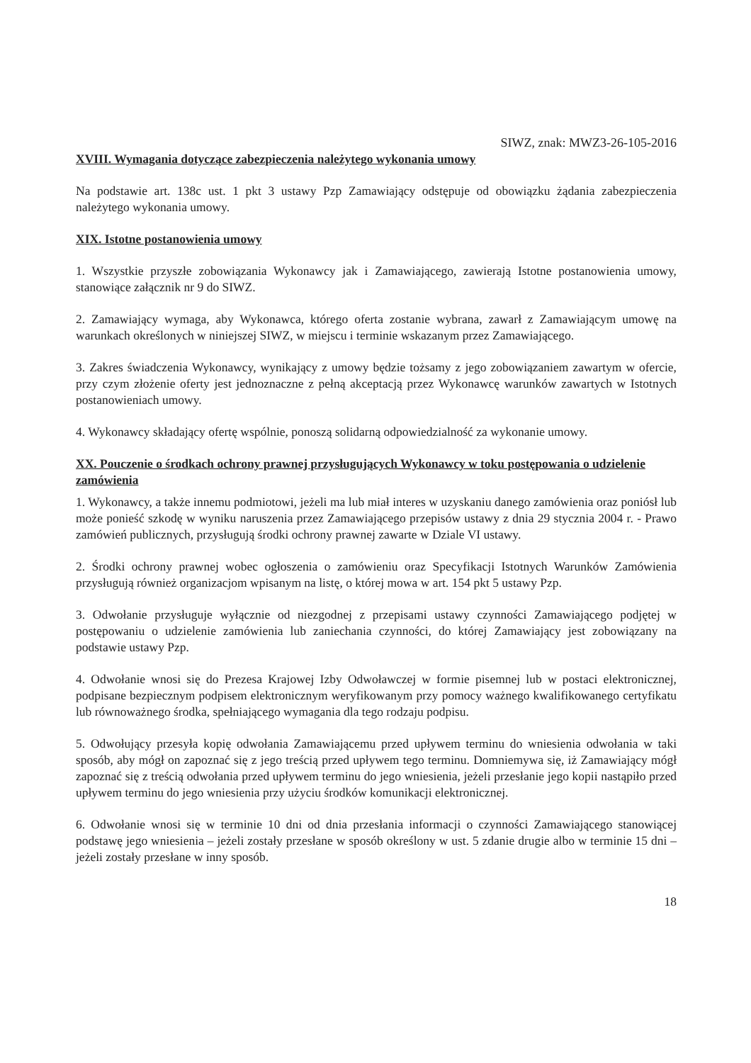SIWZ, znak: MWZ3-26-105-2016
XVIII. Wymagania dotyczące zabezpieczenia należytego wykonania umowy
Na podstawie art. 138c ust. 1 pkt 3 ustawy Pzp Zamawiający odstępuje od obowiązku żądania zabezpieczenia należytego wykonania umowy.
XIX. Istotne postanowienia umowy
1. Wszystkie przyszłe zobowiązania Wykonawcy jak i Zamawiającego, zawierają Istotne postanowienia umowy, stanowiące załącznik nr 9 do SIWZ.
2. Zamawiający wymaga, aby Wykonawca, którego oferta zostanie wybrana, zawarł z Zamawiającym umowę na warunkach określonych w niniejszej SIWZ, w miejscu i terminie wskazanym przez Zamawiającego.
3. Zakres świadczenia Wykonawcy, wynikający z umowy będzie tożsamy z jego zobowiązaniem zawartym w ofercie, przy czym złożenie oferty jest jednoznaczne z pełną akceptacją przez Wykonawcę warunków zawartych w Istotnych postanowieniach umowy.
4. Wykonawcy składający ofertę wspólnie, ponoszą solidarną odpowiedzialność za wykonanie umowy.
XX. Pouczenie o środkach ochrony prawnej przysługujących Wykonawcy w toku postępowania o udzielenie zamówienia
1. Wykonawcy, a także innemu podmiotowi, jeżeli ma lub miał interes w uzyskaniu danego zamówienia oraz poniósł lub może ponieść szkodę w wyniku naruszenia przez Zamawiającego przepisów ustawy z dnia 29 stycznia 2004 r. - Prawo zamówień publicznych, przysługują środki ochrony prawnej zawarte w Dziale VI ustawy.
2. Środki ochrony prawnej wobec ogłoszenia o zamówieniu oraz Specyfikacji Istotnych Warunków Zamówienia przysługują również organizacjom wpisanym na listę, o której mowa w art. 154 pkt 5 ustawy Pzp.
3. Odwołanie przysługuje wyłącznie od niezgodnej z przepisami ustawy czynności Zamawiającego podjętej w postępowaniu o udzielenie zamówienia lub zaniechania czynności, do której Zamawiający jest zobowiązany na podstawie ustawy Pzp.
4. Odwołanie wnosi się do Prezesa Krajowej Izby Odwoławczej w formie pisemnej lub w postaci elektronicznej, podpisane bezpiecznym podpisem elektronicznym weryfikowanym przy pomocy ważnego kwalifikowanego certyfikatu lub równoważnego środka, spełniającego wymagania dla tego rodzaju podpisu.
5. Odwołujący przesyła kopię odwołania Zamawiającemu przed upływem terminu do wniesienia odwołania w taki sposób, aby mógł on zapoznać się z jego treścią przed upływem tego terminu. Domniemywa się, iż Zamawiający mógł zapoznać się z treścią odwołania przed upływem terminu do jego wniesienia, jeżeli przesłanie jego kopii nastąpiło przed upływem terminu do jego wniesienia przy użyciu środków komunikacji elektronicznej.
6. Odwołanie wnosi się w terminie 10 dni od dnia przesłania informacji o czynności Zamawiającego stanowiącej podstawę jego wniesienia – jeżeli zostały przesłane w sposób określony w ust. 5 zdanie drugie albo w terminie 15 dni – jeżeli zostały przesłane w inny sposób.
18